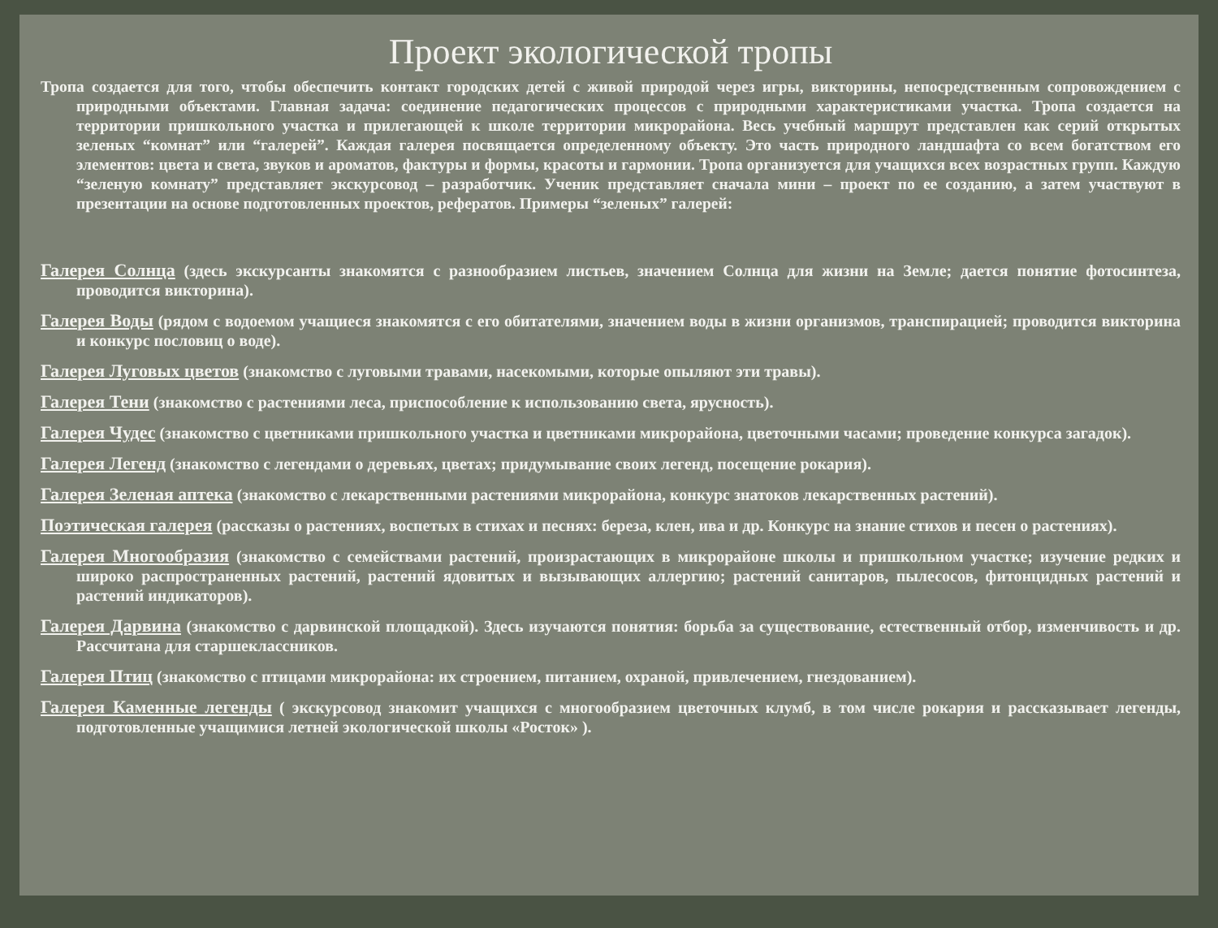Проект экологической тропы
Тропа создается для того, чтобы обеспечить контакт городских детей с живой природой через игры, викторины, непосредственным сопровождением с природными объектами. Главная задача: соединение педагогических процессов с природными характеристиками участка. Тропа создается на территории пришкольного участка и прилегающей к школе территории микрорайона. Весь учебный маршрут представлен как серий открытых зеленых “комнат” или “галерей”. Каждая галерея посвящается определенному объекту. Это часть природного ландшафта со всем богатством его элементов: цвета и света, звуков и ароматов, фактуры и формы, красоты и гармонии. Тропа организуется для учащихся всех возрастных групп. Каждую “зеленую комнату” представляет экскурсовод – разработчик. Ученик представляет сначала мини – проект по ее созданию, а затем участвуют в презентации на основе подготовленных проектов, рефератов. Примеры “зеленых” галерей:
Галерея Солнца (здесь экскурсанты знакомятся с разнообразием листьев, значением Солнца для жизни на Земле; дается понятие фотосинтеза, проводится викторина).
Галерея Воды (рядом с водоемом учащиеся знакомятся с его обитателями, значением воды в жизни организмов, транспирацией; проводится викторина и конкурс пословиц о воде).
Галерея Луговых цветов (знакомство с луговыми травами, насекомыми, которые опыляют эти травы).
Галерея Тени (знакомство с растениями леса, приспособление к использованию света, ярусность).
Галерея Чудес (знакомство с цветниками пришкольного участка и цветниками микрорайона, цветочными часами; проведение конкурса загадок).
Галерея Легенд (знакомство с легендами о деревьях, цветах; придумывание своих легенд, посещение рокария).
Галерея Зеленая аптека (знакомство с лекарственными растениями микрорайона, конкурс знатоков лекарственных растений).
Поэтическая галерея (рассказы о растениях, воспетых в стихах и песнях: береза, клен, ива и др. Конкурс на знание стихов и песен о растениях).
Галерея Многообразия (знакомство с семействами растений, произрастающих в микрорайоне школы и пришкольном участке; изучение редких и широко распространенных растений, растений ядовитых и вызывающих аллергию; растений санитаров, пылесосов, фитонцидных растений и растений индикаторов).
Галерея Дарвина (знакомство с дарвинской площадкой). Здесь изучаются понятия: борьба за существование, естественный отбор, изменчивость и др. Рассчитана для старшеклассников.
Галерея Птиц (знакомство с птицами микрорайона: их строением, питанием, охраной, привлечением, гнездованием).
Галерея Каменные легенды ( экскурсовод знакомит учащихся с многообразием цветочных клумб, в том числе рокария и рассказывает легенды, подготовленные учащимися летней экологической школы «Росток» ).